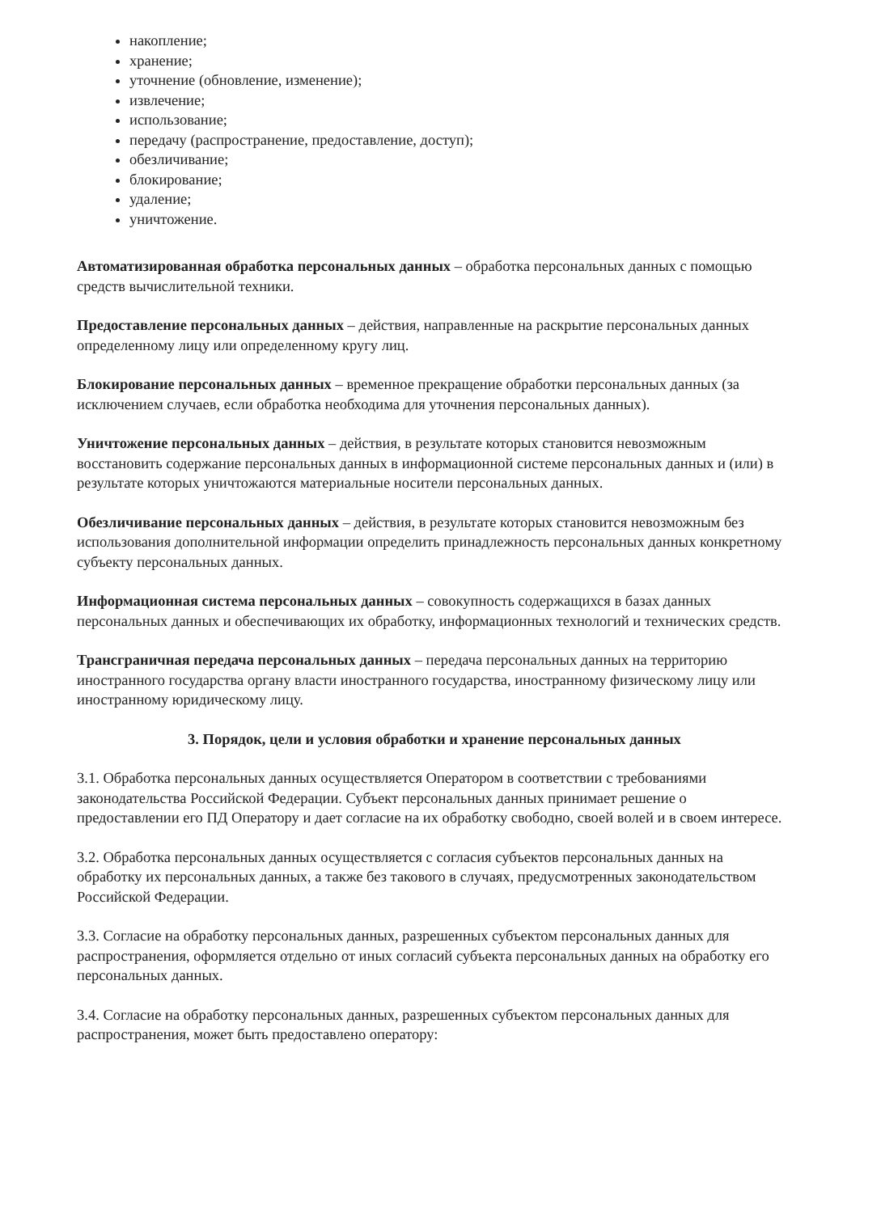накопление;
хранение;
уточнение (обновление, изменение);
извлечение;
использование;
передачу (распространение, предоставление, доступ);
обезличивание;
блокирование;
удаление;
уничтожение.
Автоматизированная обработка персональных данных – обработка персональных данных с помощью средств вычислительной техники.
Предоставление персональных данных – действия, направленные на раскрытие персональных данных определенному лицу или определенному кругу лиц.
Блокирование персональных данных – временное прекращение обработки персональных данных (за исключением случаев, если обработка необходима для уточнения персональных данных).
Уничтожение персональных данных – действия, в результате которых становится невозможным восстановить содержание персональных данных в информационной системе персональных данных и (или) в результате которых уничтожаются материальные носители персональных данных.
Обезличивание персональных данных – действия, в результате которых становится невозможным без использования дополнительной информации определить принадлежность персональных данных конкретному субъекту персональных данных.
Информационная система персональных данных – совокупность содержащихся в базах данных персональных данных и обеспечивающих их обработку, информационных технологий и технических средств.
Трансграничная передача персональных данных – передача персональных данных на территорию иностранного государства органу власти иностранного государства, иностранному физическому лицу или иностранному юридическому лицу.
3. Порядок, цели и условия обработки и хранение персональных данных
3.1. Обработка персональных данных осуществляется Оператором в соответствии с требованиями законодательства Российской Федерации. Субъект персональных данных принимает решение о предоставлении его ПД Оператору и дает согласие на их обработку свободно, своей волей и в своем интересе.
3.2. Обработка персональных данных осуществляется с согласия субъектов персональных данных на обработку их персональных данных, а также без такового в случаях, предусмотренных законодательством Российской Федерации.
3.3. Согласие на обработку персональных данных, разрешенных субъектом персональных данных для распространения, оформляется отдельно от иных согласий субъекта персональных данных на обработку его персональных данных.
3.4. Согласие на обработку персональных данных, разрешенных субъектом персональных данных для распространения, может быть предоставлено оператору: